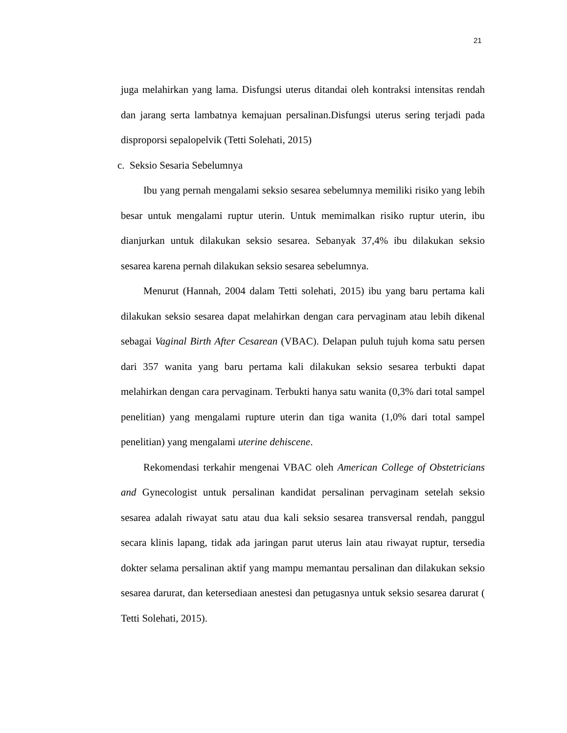21
juga melahirkan yang lama. Disfungsi uterus ditandai oleh kontraksi intensitas rendah dan jarang serta lambatnya kemajuan persalinan.Disfungsi uterus sering terjadi pada disproporsi sepalopelvik (Tetti Solehati, 2015)
c. Seksio Sesaria Sebelumnya
Ibu yang pernah mengalami seksio sesarea sebelumnya memiliki risiko yang lebih besar untuk mengalami ruptur uterin. Untuk memimalkan risiko ruptur uterin, ibu dianjurkan untuk dilakukan seksio sesarea. Sebanyak 37,4% ibu dilakukan seksio sesarea karena pernah dilakukan seksio sesarea sebelumnya.
Menurut (Hannah, 2004 dalam Tetti solehati, 2015) ibu yang baru pertama kali dilakukan seksio sesarea dapat melahirkan dengan cara pervaginam atau lebih dikenal sebagai Vaginal Birth After Cesarean (VBAC). Delapan puluh tujuh koma satu persen dari 357 wanita yang baru pertama kali dilakukan seksio sesarea terbukti dapat melahirkan dengan cara pervaginam. Terbukti hanya satu wanita (0,3% dari total sampel penelitian) yang mengalami rupture uterin dan tiga wanita (1,0% dari total sampel penelitian) yang mengalami uterine dehiscene.
Rekomendasi terkahir mengenai VBAC oleh American College of Obstetricians and Gynecologist untuk persalinan kandidat persalinan pervaginam setelah seksio sesarea adalah riwayat satu atau dua kali seksio sesarea transversal rendah, panggul secara klinis lapang, tidak ada jaringan parut uterus lain atau riwayat ruptur, tersedia dokter selama persalinan aktif yang mampu memantau persalinan dan dilakukan seksio sesarea darurat, dan ketersediaan anestesi dan petugasnya untuk seksio sesarea darurat ( Tetti Solehati, 2015).